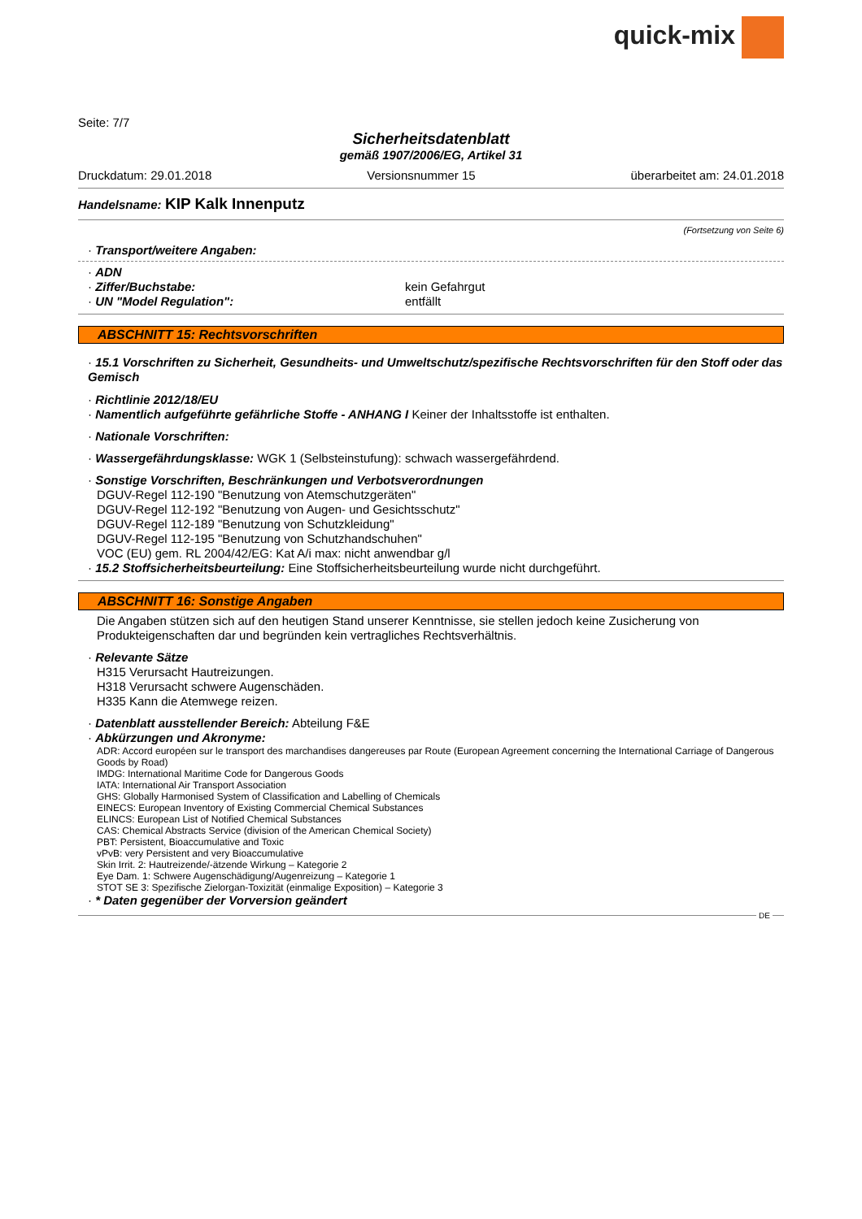quick-mix
Seite: 7/7
Sicherheitsdatenblatt
gemäß 1907/2006/EG, Artikel 31
Druckdatum: 29.01.2018 Versionsnummer 15 überarbeitet am: 24.01.2018
Handelsname: KIP Kalk Innenputz
(Fortsetzung von Seite 6)
· Transport/weitere Angaben:
· ADN
· Ziffer/Buchstabe: kein Gefahrgut
· UN "Model Regulation": entfällt
ABSCHNITT 15: Rechtsvorschriften
· 15.1 Vorschriften zu Sicherheit, Gesundheits- und Umweltschutz/spezifische Rechtsvorschriften für den Stoff oder das Gemisch
· Richtlinie 2012/18/EU
· Namentlich aufgeführte gefährliche Stoffe - ANHANG I Keiner der Inhaltsstoffe ist enthalten.
· Nationale Vorschriften:
· Wassergefährdungsklasse: WGK 1 (Selbsteinstufung): schwach wassergefährdend.
· Sonstige Vorschriften, Beschränkungen und Verbotsverordnungen
DGUV-Regel 112-190 "Benutzung von Atemschutzgeräten"
DGUV-Regel 112-192 "Benutzung von Augen- und Gesichtsschutz"
DGUV-Regel 112-189 "Benutzung von Schutzkleidung"
DGUV-Regel 112-195 "Benutzung von Schutzhandschuhen"
VOC (EU) gem. RL 2004/42/EG: Kat A/i max: nicht anwendbar g/l
· 15.2 Stoffsicherheitsbeurteilung: Eine Stoffsicherheitsbeurteilung wurde nicht durchgeführt.
ABSCHNITT 16: Sonstige Angaben
Die Angaben stützen sich auf den heutigen Stand unserer Kenntnisse, sie stellen jedoch keine Zusicherung von Produkteigenschaften dar und begründen kein vertragliches Rechtsverhältnis.
· Relevante Sätze
H315 Verursacht Hautreizungen.
H318 Verursacht schwere Augenschäden.
H335 Kann die Atemwege reizen.
· Datenblatt ausstellender Bereich: Abteilung F&E
· Abkürzungen und Akronyme:
ADR: Accord européen sur le transport des marchandises dangereuses par Route (European Agreement concerning the International Carriage of Dangerous Goods by Road)
IMDG: International Maritime Code for Dangerous Goods
IATA: International Air Transport Association
GHS: Globally Harmonised System of Classification and Labelling of Chemicals
EINECS: European Inventory of Existing Commercial Chemical Substances
ELINCS: European List of Notified Chemical Substances
CAS: Chemical Abstracts Service (division of the American Chemical Society)
PBT: Persistent, Bioaccumulative and Toxic
vPvB: very Persistent and very Bioaccumulative
Skin Irrit. 2: Hautreizende/-ätzende Wirkung – Kategorie 2
Eye Dam. 1: Schwere Augenschädigung/Augenreizung – Kategorie 1
STOT SE 3: Spezifische Zielorgan-Toxizität (einmalige Exposition) – Kategorie 3
· * Daten gegenüber der Vorversion geändert
DE